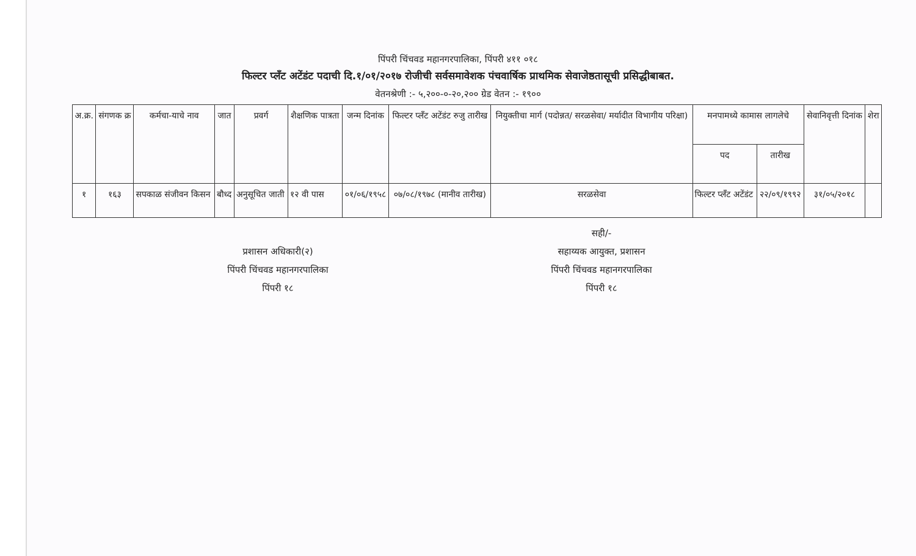पिंपरी चिंचवड महानगरपालिका, पिंपरी ४११ ०१८
फिल्टर प्लॅंट अटेंडंट पदाची दि.१/०१/२०१७ रोजीची सर्वसमावेशक पंचवार्षिक प्राथमिक सेवाजेष्ठतासूची प्रसिद्धीबाबत.
वेतनश्रेणी :- ५,२००-०-२०,२०० ग्रेड वेतन :- १९००
| अ.क्र. | संगणक क्र | कर्मचा-याचे नाव | जात | प्रवर्ग | शैक्षणिक पात्रता | जन्म दिनांक | फिल्टर प्लॅंट अटेंडंट रुजु तारीख | नियुक्तीचा मार्ग (पदोन्नत/ सरळसेवा/ मर्यादीत विभागीय परिक्षा) | मनपामध्ये कामास लागलेचे | | सेवानिवृत्ती दिनांक | शेरा |
| --- | --- | --- | --- | --- | --- | --- | --- | --- | --- | --- | --- | --- |
| | | | | | | | | | पद | तारीख | | |
| १ | १६३ | सपकाळ संजीवन किसन | बौध्द | अनुसूचित जाती | १२ वी पास | ०१/०६/१९५८ | ०७/०८/१९७८ (मानीव तारीख) | सरळसेवा | फिल्टर प्लॅंट अटेंडंट | २२/०९/१९९२ | ३१/०५/२०१८ | |
प्रशासन अधिकारी(२)
पिंपरी चिंचवड महानगरपालिका
पिंपरी १८
सही/-
सहाय्यक आयुक्त, प्रशासन
पिंपरी चिंचवड महानगरपालिका
पिंपरी १८